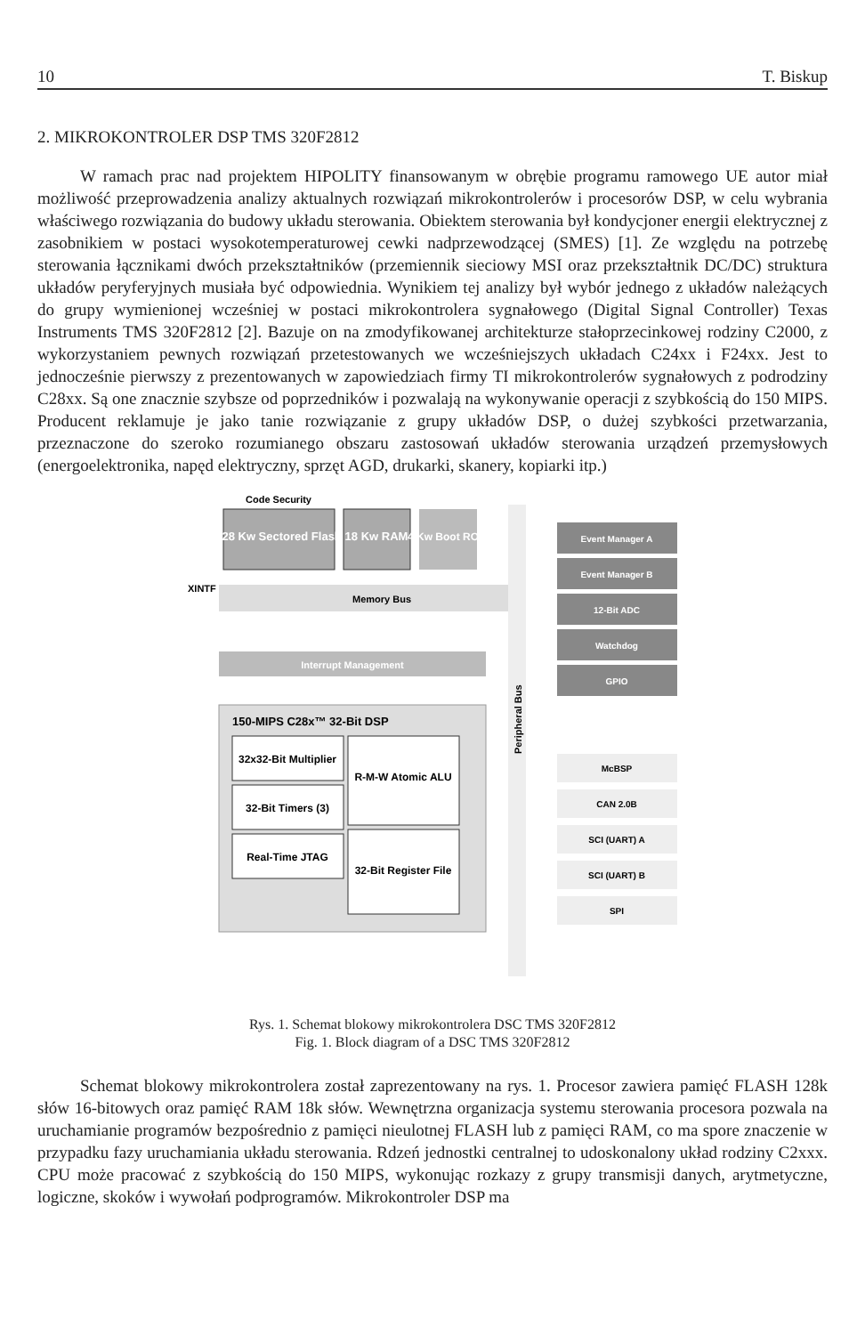10 T. Biskup
2. MIKROKONTROLER DSP TMS 320F2812
W ramach prac nad projektem HIPOLITY finansowanym w obrębie programu ramowego UE autor miał możliwość przeprowadzenia analizy aktualnych rozwiązań mikrokontrolerów i procesorów DSP, w celu wybrania właściwego rozwiązania do budowy układu sterowania. Obiektem sterowania był kondycjoner energii elektrycznej z zasobnikiem w postaci wysokotemperaturowej cewki nadprzewodzącej (SMES) [1]. Ze względu na potrzebę sterowania łącznikami dwóch przekształtników (przemiennik sieciowy MSI oraz przekształtnik DC/DC) struktura układów peryferyjnych musiała być odpowiednia. Wynikiem tej analizy był wybór jednego z układów należących do grupy wymienionej wcześniej w postaci mikrokontrolera sygnałowego (Digital Signal Controller) Texas Instruments TMS 320F2812 [2]. Bazuje on na zmodyfikowanej architekturze stałoprzecinkowej rodziny C2000, z wykorzystaniem pewnych rozwiązań przetestowanych we wcześniejszych układach C24xx i F24xx. Jest to jednocześnie pierwszy z prezentowanych w zapowiedziach firmy TI mikrokontrolerów sygnałowych z podrodziny C28xx. Są one znacznie szybsze od poprzedników i pozwalają na wykonywanie operacji z szybkością do 150 MIPS. Producent reklamuje je jako tanie rozwiązanie z grupy układów DSP, o dużej szybkości przetwarzania, przeznaczone do szeroko rozumianego obszaru zastosowań układów sterowania urządzeń przemysłowych (energoelektronika, napęd elektryczny, sprzęt AGD, drukarki, skanery, kopiarki itp.)
Code Security
128 Kw Sectored Flash
18 Kw RAM
4 Kw Boot ROM
XINTF
Memory Bus
Interrupt Management
150-MIPS C28x™ 32-Bit DSP
32x32-Bit Multiplier
R-M-W Atomic ALU
32-Bit Timers (3)
32-Bit Register File
Real-Time JTAG
Peripheral Bus
Event Manager A
Event Manager B
12-Bit ADC
Watchdog
GPIO
McBSP
CAN 2.0B
SCI (UART) A
SCI (UART) B
SPI
Rys. 1. Schemat blokowy mikrokontrolera DSC TMS 320F2812
Fig. 1. Block diagram of a DSC TMS 320F2812
Schemat blokowy mikrokontrolera został zaprezentowany na rys. 1. Procesor zawiera pamięć FLASH 128k słów 16-bitowych oraz pamięć RAM 18k słów. Wewnętrzna organizacja systemu sterowania procesora pozwala na uruchamianie programów bezpośrednio z pamięci nieulotnej FLASH lub z pamięci RAM, co ma spore znaczenie w przypadku fazy uruchamiania układu sterowania. Rdzeń jednostki centralnej to udoskonalony układ rodziny C2xxx. CPU może pracować z szybkością do 150 MIPS, wykonując rozkazy z grupy transmisji danych, arytmetyczne, logiczne, skoków i wywołań podprogramów. Mikrokontroler DSP ma